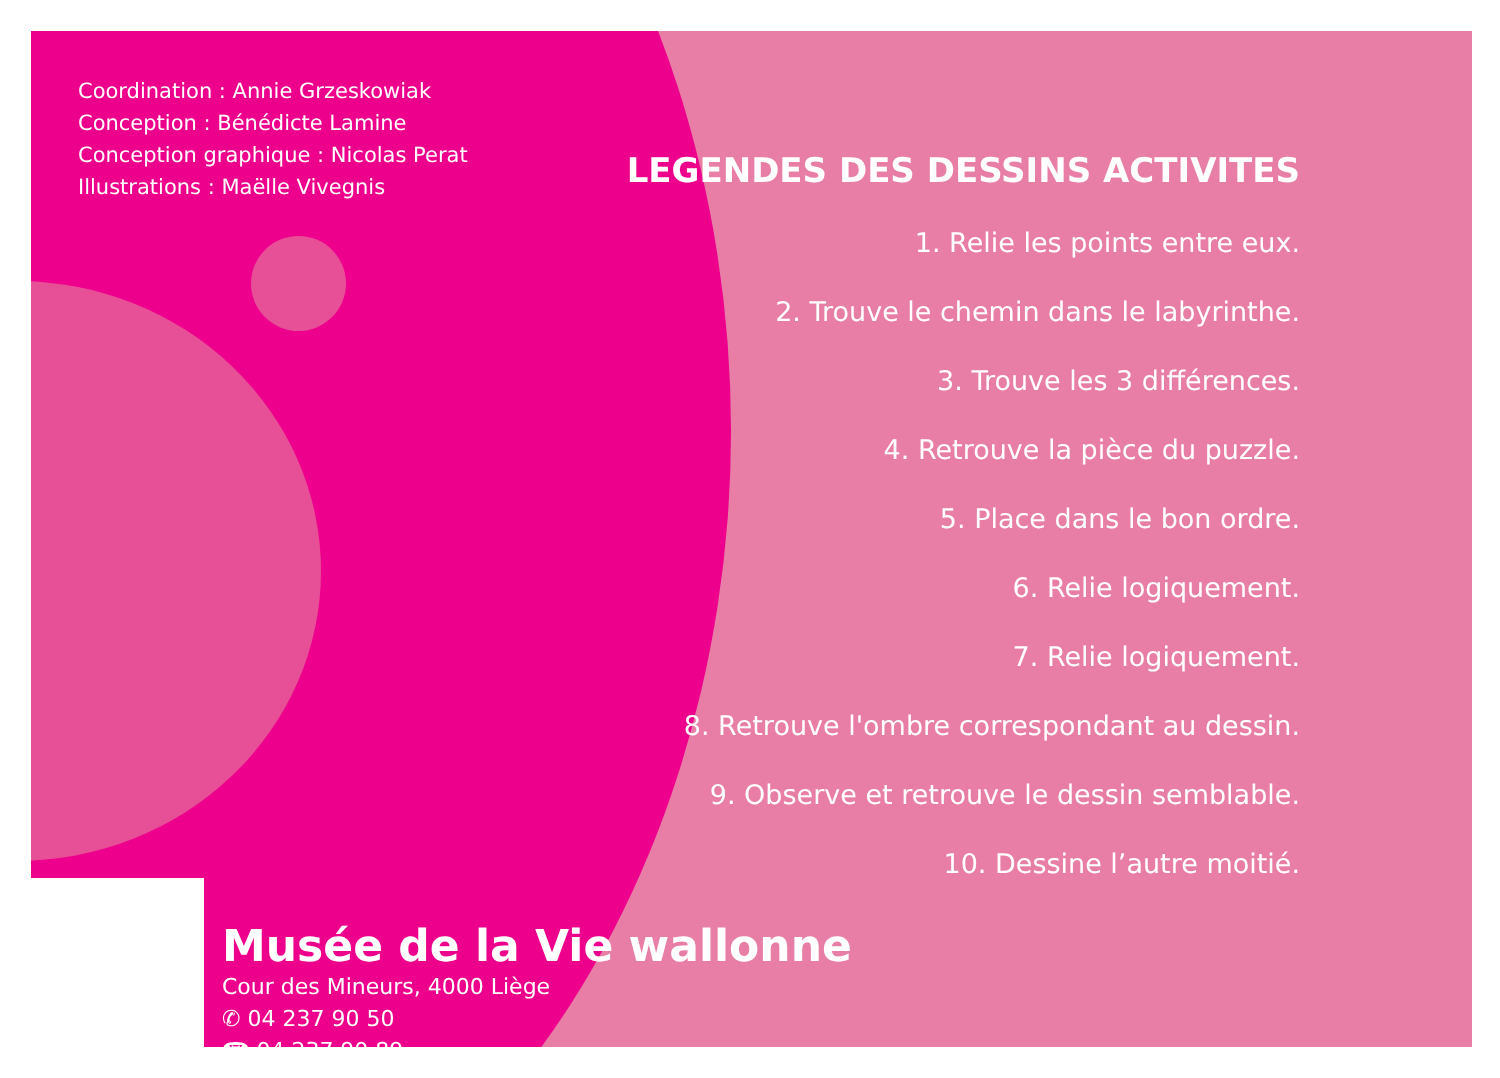Coordination : Annie Grzeskowiak
Conception : Bénédicte Lamine
Conception graphique : Nicolas Perat
Illustrations : Maëlle Vivegnis
LEGENDES DES DESSINS ACTIVITES
1. Relie les points entre eux.
2. Trouve le chemin dans le labyrinthe.
3. Trouve les 3 différences.
4. Retrouve la pièce du puzzle.
5. Place dans le bon ordre.
6. Relie logiquement.
7. Relie logiquement.
8. Retrouve l'ombre correspondant au dessin.
9. Observe et retrouve le dessin semblable.
10. Dessine l’autre moitié.
Musée de la Vie wallonne
Cour des Mineurs, 4000 Liège
✆ 04 237 90 50
☎ 04 237 90 89